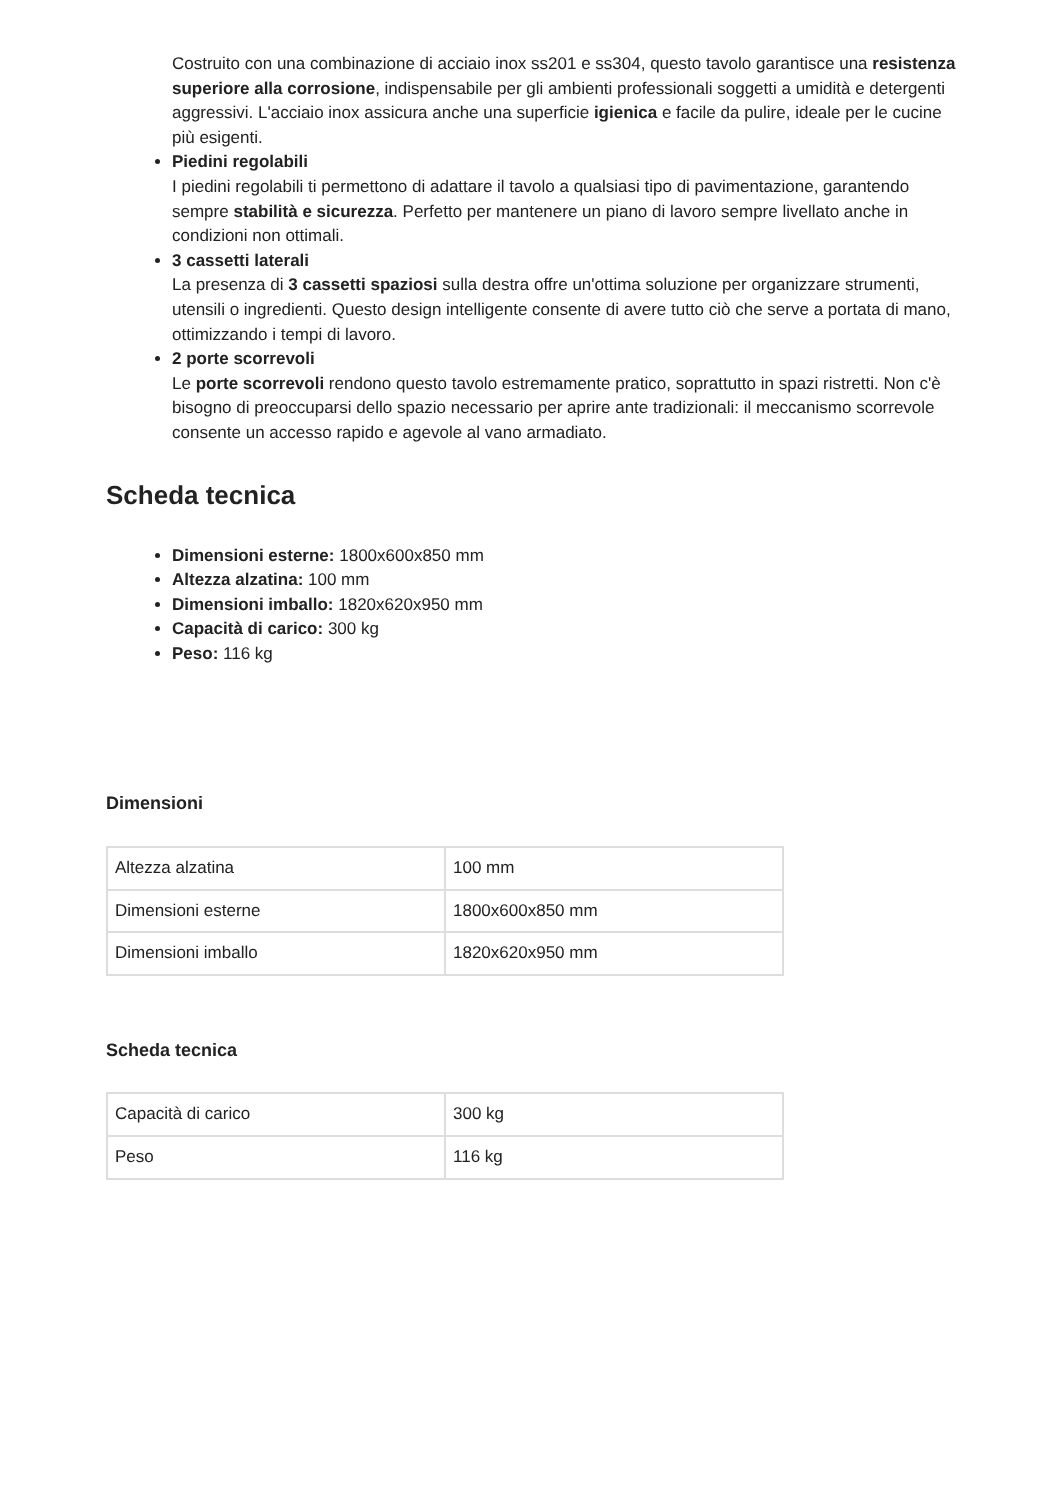Costruito con una combinazione di acciaio inox ss201 e ss304, questo tavolo garantisce una resistenza superiore alla corrosione, indispensabile per gli ambienti professionali soggetti a umidità e detergenti aggressivi. L'acciaio inox assicura anche una superficie igienica e facile da pulire, ideale per le cucine più esigenti.
Piedini regolabili
I piedini regolabili ti permettono di adattare il tavolo a qualsiasi tipo di pavimentazione, garantendo sempre stabilità e sicurezza. Perfetto per mantenere un piano di lavoro sempre livellato anche in condizioni non ottimali.
3 cassetti laterali
La presenza di 3 cassetti spaziosi sulla destra offre un'ottima soluzione per organizzare strumenti, utensili o ingredienti. Questo design intelligente consente di avere tutto ciò che serve a portata di mano, ottimizzando i tempi di lavoro.
2 porte scorrevoli
Le porte scorrevoli rendono questo tavolo estremamente pratico, soprattutto in spazi ristretti. Non c'è bisogno di preoccuparsi dello spazio necessario per aprire ante tradizionali: il meccanismo scorrevole consente un accesso rapido e agevole al vano armadiato.
Scheda tecnica
Dimensioni esterne: 1800x600x850 mm
Altezza alzatina: 100 mm
Dimensioni imballo: 1820x620x950 mm
Capacità di carico: 300 kg
Peso: 116 kg
Dimensioni
| Altezza alzatina | 100 mm |
| Dimensioni esterne | 1800x600x850 mm |
| Dimensioni imballo | 1820x620x950 mm |
Scheda tecnica
| Capacità di carico | 300 kg |
| Peso | 116 kg |